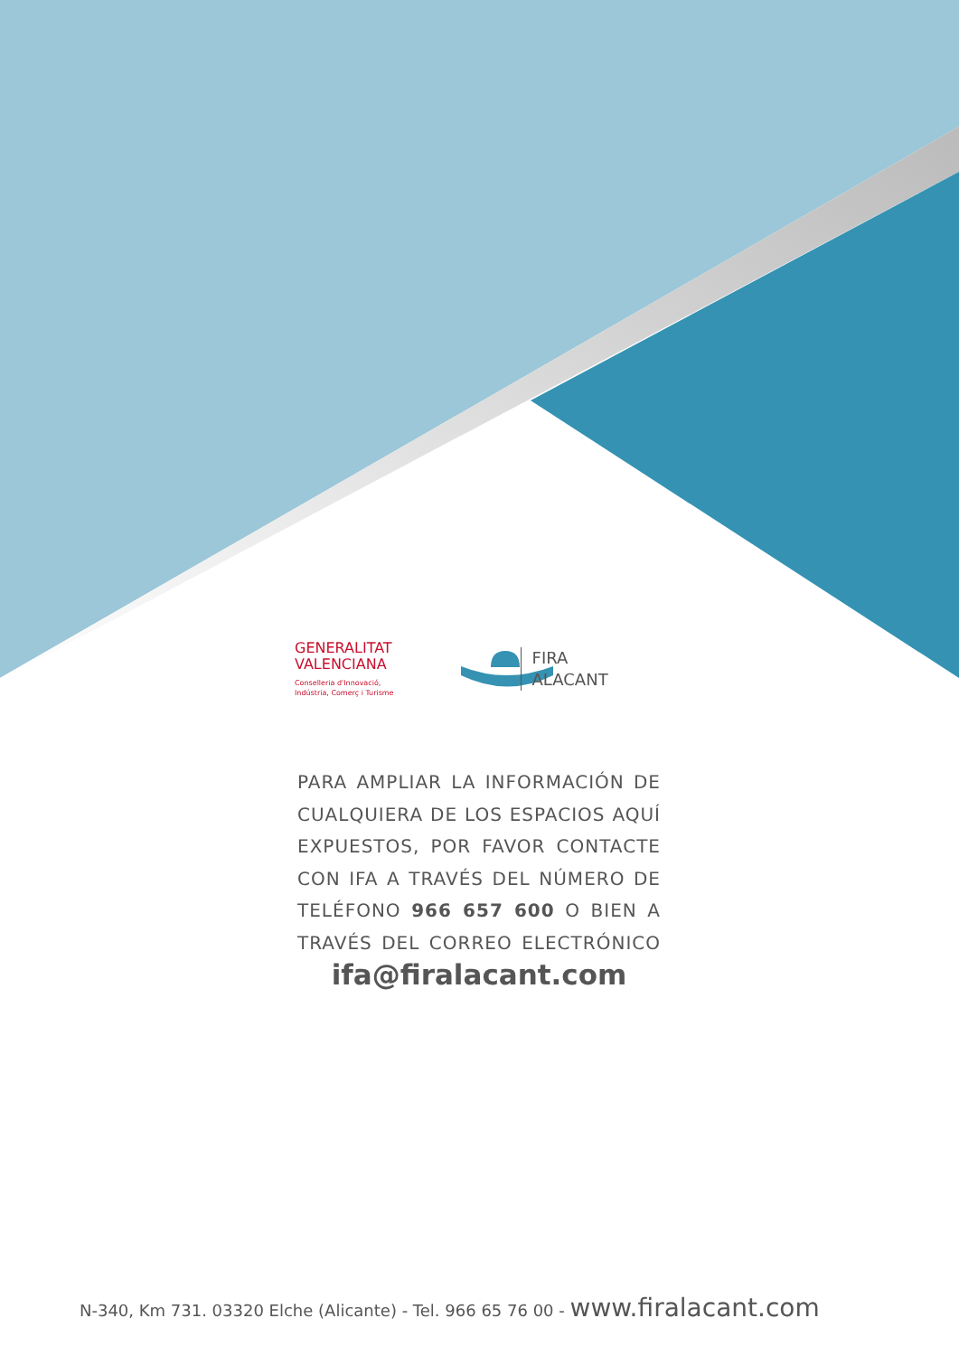GENERALITAT
VALENCIANA
Conselleria d'Innovació,
Indústria, Comerç i Turisme
FIRA
ALACANT
PARA AMPLIAR LA INFORMACIÓN DE CUALQUIERA DE LOS ESPACIOS AQUÍ EXPUESTOS, POR FAVOR CONTACTE CON IFA A TRAVÉS DEL NÚMERO DE TELÉFONO 966 657 600 O BIEN A TRAVÉS DEL CORREO ELECTRÓNICO
ifa@firalacant.com
N-340, Km 731. 03320 Elche (Alicante) - Tel. 966 65 76 00 - www.firalacant.com